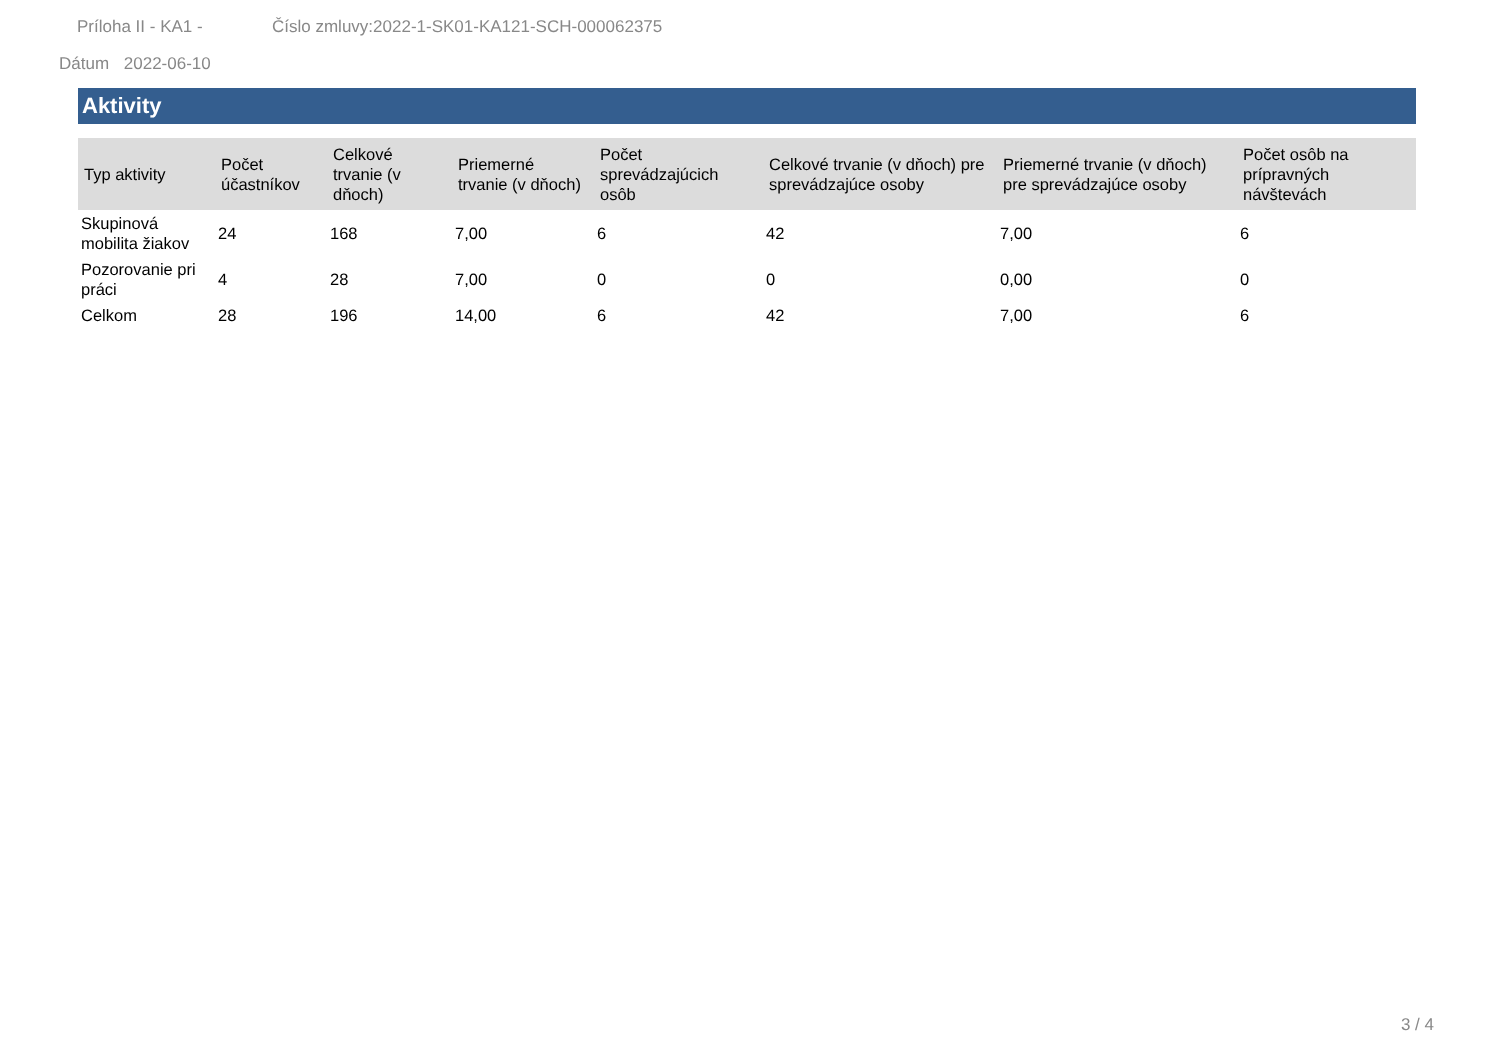Príloha II - KA1 - Číslo zmluvy:2022-1-SK01-KA121-SCH-000062375
Dátum 2022-06-10
Aktivity
| Typ aktivity | Počet účastníkov | Celkové trvanie (v dňoch) | Priemerné trvanie (v dňoch) | Počet sprevádzajúcich osôb | Celkové trvanie (v dňoch) pre sprevádzajúce osoby | Priemerné trvanie (v dňoch) pre sprevádzajúce osoby | Počet osôb na prípravných návštevách |
| --- | --- | --- | --- | --- | --- | --- | --- |
| Skupinová mobilita žiakov | 24 | 168 | 7,00 | 6 | 42 | 7,00 | 6 |
| Pozorovanie pri práci | 4 | 28 | 7,00 | 0 | 0 | 0,00 | 0 |
| Celkom | 28 | 196 | 14,00 | 6 | 42 | 7,00 | 6 |
3 / 4